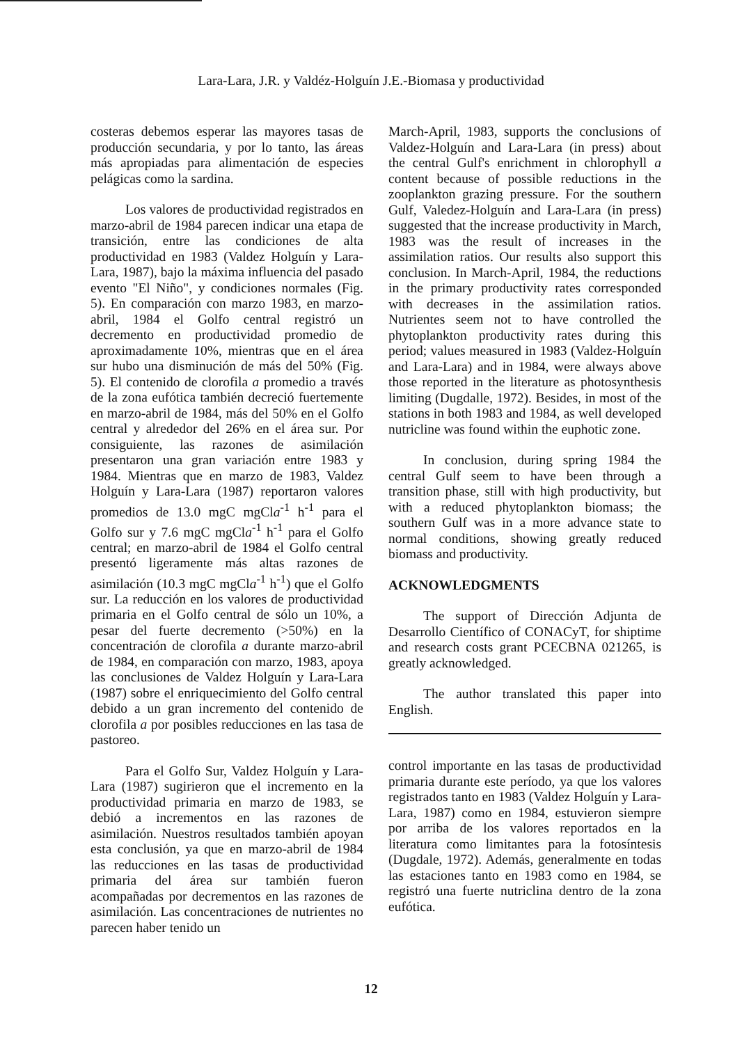Lara-Lara, J.R. y Valdéz-Holguín J.E.-Biomasa y productividad
costeras debemos esperar las mayores tasas de producción secundaria, y por lo tanto, las áreas más apropiadas para alimentación de especies pelágicas como la sardina.
Los valores de productividad registrados en marzo-abril de 1984 parecen indicar una etapa de transición, entre las condiciones de alta productividad en 1983 (Valdez Holguín y Lara-Lara, 1987), bajo la máxima influencia del pasado evento "El Niño", y condiciones normales (Fig. 5). En comparación con marzo 1983, en marzo-abril, 1984 el Golfo central registró un decremento en productividad promedio de aproximadamente 10%, mientras que en el área sur hubo una disminución de más del 50% (Fig. 5). El contenido de clorofila a promedio a través de la zona eufótica también decreció fuertemente en marzo-abril de 1984, más del 50% en el Golfo central y alrededor del 26% en el área sur. Por consiguiente, las razones de asimilación presentaron una gran variación entre 1983 y 1984. Mientras que en marzo de 1983, Valdez Holguín y Lara-Lara (1987) reportaron valores promedios de 13.0 mgC mgCla<sup>-1</sup> h<sup>-1</sup> para el Golfo sur y 7.6 mgC mgCla<sup>-1</sup> h<sup>-1</sup> para el Golfo central; en marzo-abril de 1984 el Golfo central presentó ligeramente más altas razones de asimilación (10.3 mgC mgCla<sup>-1</sup> h<sup>-1</sup>) que el Golfo sur. La reducción en los valores de productividad primaria en el Golfo central de sólo un 10%, a pesar del fuerte decremento (>50%) en la concentración de clorofila a durante marzo-abril de 1984, en comparación con marzo, 1983, apoya las conclusiones de Valdez Holguín y Lara-Lara (1987) sobre el enriquecimiento del Golfo central debido a un gran incremento del contenido de clorofila a por posibles reducciones en las tasa de pastoreo.
Para el Golfo Sur, Valdez Holguín y Lara-Lara (1987) sugirieron que el incremento en la productividad primaria en marzo de 1983, se debió a incrementos en las razones de asimilación. Nuestros resultados también apoyan esta conclusión, ya que en marzo-abril de 1984 las reducciones en las tasas de productividad primaria del área sur también fueron acompañadas por decrementos en las razones de asimilación. Las concentraciones de nutrientes no parecen haber tenido un
March-April, 1983, supports the conclusions of Valdez-Holguín and Lara-Lara (in press) about the central Gulf's enrichment in chlorophyll a content because of possible reductions in the zooplankton grazing pressure. For the southern Gulf, Valedez-Holguín and Lara-Lara (in press) suggested that the increase productivity in March, 1983 was the result of increases in the assimilation ratios. Our results also support this conclusion. In March-April, 1984, the reductions in the primary productivity rates corresponded with decreases in the assimilation ratios. Nutrientes seem not to have controlled the phytoplankton productivity rates during this period; values measured in 1983 (Valdez-Holguín and Lara-Lara) and in 1984, were always above those reported in the literature as photosynthesis limiting (Dugdalle, 1972). Besides, in most of the stations in both 1983 and 1984, as well developed nutricline was found within the euphotic zone.
In conclusion, during spring 1984 the central Gulf seem to have been through a transition phase, still with high productivity, but with a reduced phytoplankton biomass; the southern Gulf was in a more advance state to normal conditions, showing greatly reduced biomass and productivity.
ACKNOWLEDGMENTS
The support of Dirección Adjunta de Desarrollo Científico of CONACyT, for shiptime and research costs grant PCECBNA 021265, is greatly acknowledged.
The author translated this paper into English.
control importante en las tasas de productividad primaria durante este período, ya que los valores registrados tanto en 1983 (Valdez Holguín y Lara-Lara, 1987) como en 1984, estuvieron siempre por arriba de los valores reportados en la literatura como limitantes para la fotosíntesis (Dugdale, 1972). Además, generalmente en todas las estaciones tanto en 1983 como en 1984, se registró una fuerte nutriclina dentro de la zona eufótica.
12